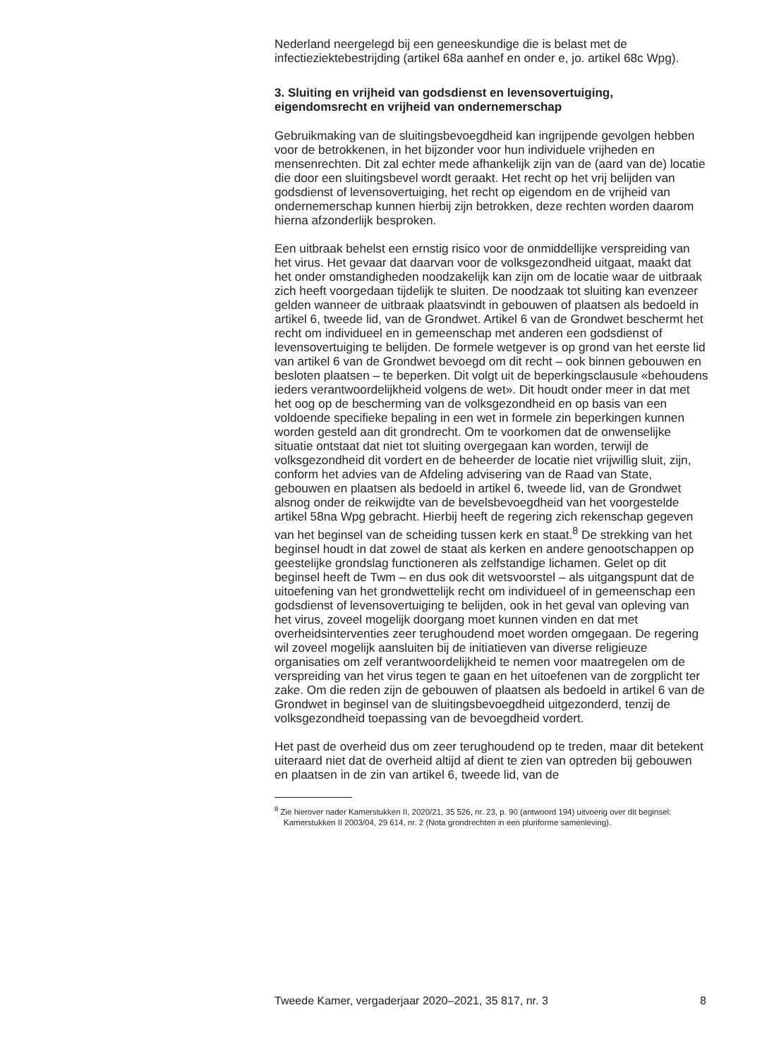Nederland neergelegd bij een geneeskundige die is belast met de infectieziektebestrijding (artikel 68a aanhef en onder e, jo. artikel 68c Wpg).
3. Sluiting en vrijheid van godsdienst en levensovertuiging, eigendomsrecht en vrijheid van ondernemerschap
Gebruikmaking van de sluitingsbevoegdheid kan ingrijpende gevolgen hebben voor de betrokkenen, in het bijzonder voor hun individuele vrijheden en mensenrechten. Dit zal echter mede afhankelijk zijn van de (aard van de) locatie die door een sluitingsbevel wordt geraakt. Het recht op het vrij belijden van godsdienst of levensovertuiging, het recht op eigendom en de vrijheid van ondernemerschap kunnen hierbij zijn betrokken, deze rechten worden daarom hierna afzonderlijk besproken.
Een uitbraak behelst een ernstig risico voor de onmiddellijke verspreiding van het virus. Het gevaar dat daarvan voor de volksgezondheid uitgaat, maakt dat het onder omstandigheden noodzakelijk kan zijn om de locatie waar de uitbraak zich heeft voorgedaan tijdelijk te sluiten. De noodzaak tot sluiting kan evenzeer gelden wanneer de uitbraak plaatsvindt in gebouwen of plaatsen als bedoeld in artikel 6, tweede lid, van de Grondwet. Artikel 6 van de Grondwet beschermt het recht om individueel en in gemeenschap met anderen een godsdienst of levensovertuiging te belijden. De formele wetgever is op grond van het eerste lid van artikel 6 van de Grondwet bevoegd om dit recht – ook binnen gebouwen en besloten plaatsen – te beperken. Dit volgt uit de beperkingsclausule «behoudens ieders verantwoordelijkheid volgens de wet». Dit houdt onder meer in dat met het oog op de bescherming van de volksgezondheid en op basis van een voldoende specifieke bepaling in een wet in formele zin beperkingen kunnen worden gesteld aan dit grondrecht. Om te voorkomen dat de onwenselijke situatie ontstaat dat niet tot sluiting overgegaan kan worden, terwijl de volksgezondheid dit vordert en de beheerder de locatie niet vrijwillig sluit, zijn, conform het advies van de Afdeling advisering van de Raad van State, gebouwen en plaatsen als bedoeld in artikel 6, tweede lid, van de Grondwet alsnog onder de reikwijdte van de bevelsbevoegdheid van het voorgestelde artikel 58na Wpg gebracht. Hierbij heeft de regering zich rekenschap gegeven van het beginsel van de scheiding tussen kerk en staat.<sup>8</sup> De strekking van het beginsel houdt in dat zowel de staat als kerken en andere genootschappen op geestelijke grondslag functioneren als zelfstandige lichamen. Gelet op dit beginsel heeft de Twm – en dus ook dit wetsvoorstel – als uitgangspunt dat de uitoefening van het grondwettelijk recht om individueel of in gemeenschap een godsdienst of levensovertuiging te belijden, ook in het geval van opleving van het virus, zoveel mogelijk doorgang moet kunnen vinden en dat met overheidsinterventies zeer terughoudend moet worden omgegaan. De regering wil zoveel mogelijk aansluiten bij de initiatieven van diverse religieuze organisaties om zelf verantwoordelijkheid te nemen voor maatregelen om de verspreiding van het virus tegen te gaan en het uitoefenen van de zorgplicht ter zake. Om die reden zijn de gebouwen of plaatsen als bedoeld in artikel 6 van de Grondwet in beginsel van de sluitingsbevoegdheid uitgezonderd, tenzij de volksgezondheid toepassing van de bevoegdheid vordert.
Het past de overheid dus om zeer terughoudend op te treden, maar dit betekent uiteraard niet dat de overheid altijd af dient te zien van optreden bij gebouwen en plaatsen in de zin van artikel 6, tweede lid, van de
<sup>8</sup> Zie hierover nader Kamerstukken II, 2020/21, 35 526, nr. 23, p. 90 (antwoord 194) uitvoerig over dit beginsel: Kamerstukken II 2003/04, 29 614, nr. 2 (Nota grondrechten in een pluriforme samenleving).
Tweede Kamer, vergaderjaar 2020–2021, 35 817, nr. 3 8